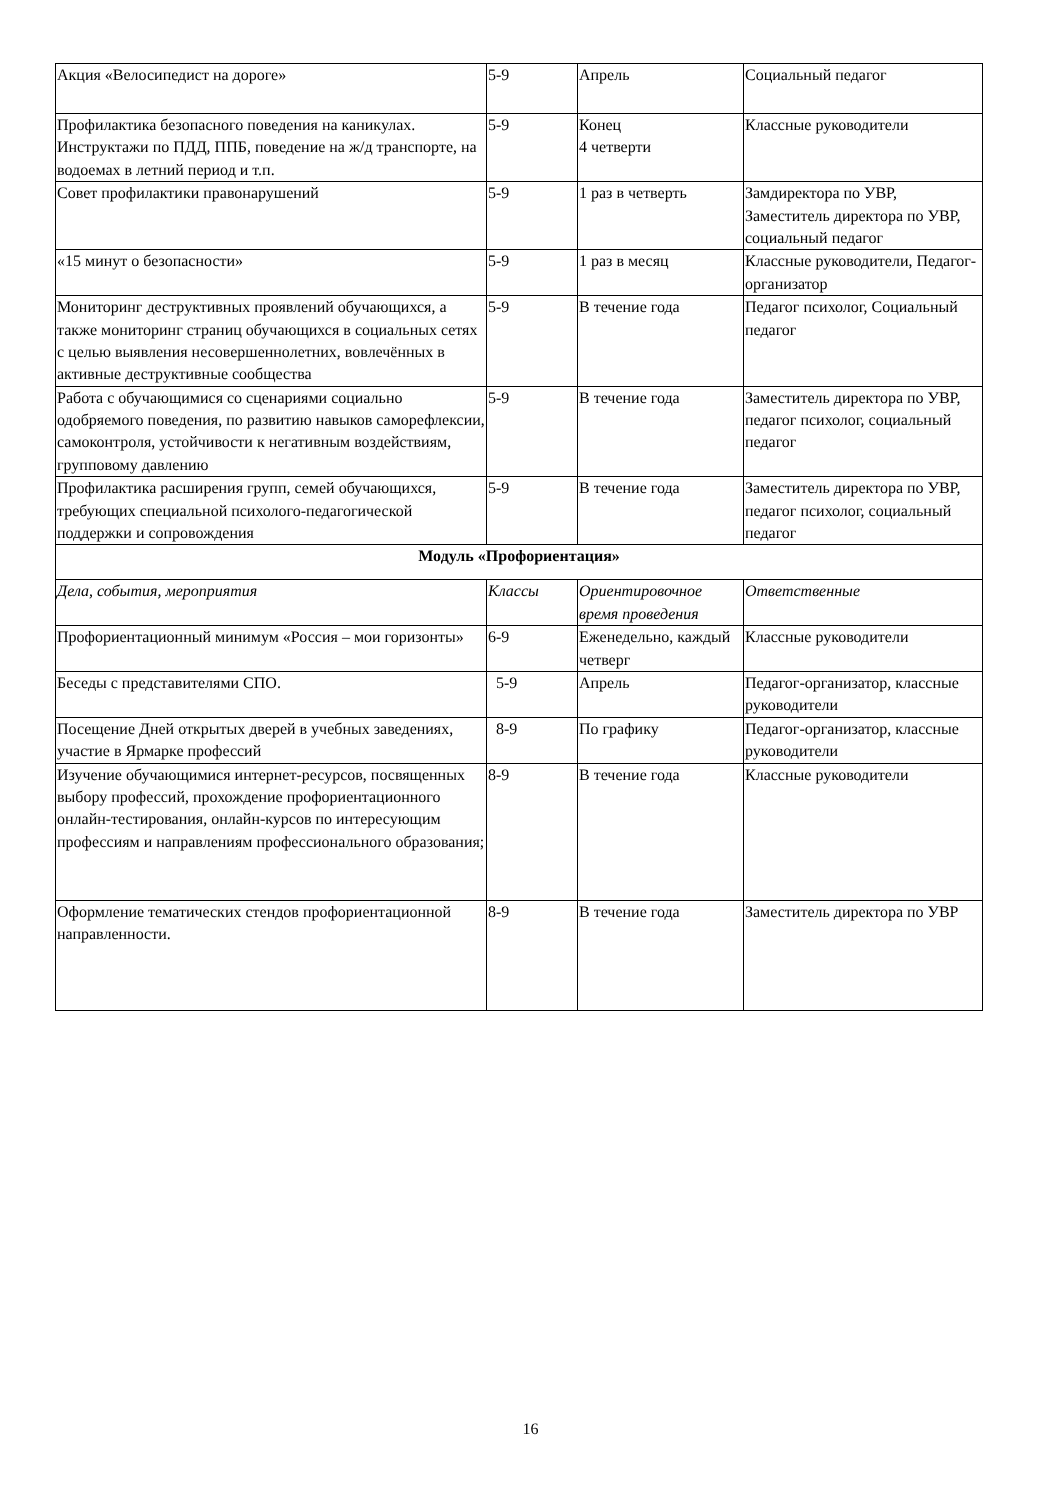| Акция «Велосипедист на дороге» | 5-9 | Апрель | Социальный педагог |
| Профилактика безопасного поведения на каникулах. Инструктажи по ПДД, ППБ, поведение на ж/д транспорте, на водоемах в летний период и т.п. | 5-9 | Конец 4 четверти | Классные руководители |
| Совет профилактики правонарушений | 5-9 | 1 раз в четверть | Замдиректора по УВР, Заместитель директора по УВР, социальный педагог |
| «15 минут о безопасности» | 5-9 | 1 раз в месяц | Классные руководители, Педагог-организатор |
| Мониторинг деструктивных проявлений обучающихся, а также мониторинг страниц обучающихся в социальных сетях с целью выявления несовершеннолетних, вовлечённых в активные деструктивные сообщества | 5-9 | В течение года | Педагог психолог, Социальный педагог |
| Работа с обучающимися со сценариями социально одобряемого поведения, по развитию навыков саморефлексии, самоконтроля, устойчивости к негативным воздействиям, групповому давлению | 5-9 | В течение года | Заместитель директора по УВР, педагог психолог, социальный педагог |
| Профилактика расширения групп, семей обучающихся, требующих специальной психолого-педагогической поддержки и сопровождения | 5-9 | В течение года | Заместитель директора по УВР, педагог психолог, социальный педагог |
| Модуль «Профориентация» | | | |
| Дела, события, мероприятия | Классы | Ориентировочное время проведения | Ответственные |
| Профориентационный минимум «Россия – мои горизонты» | 6-9 | Еженедельно, каждый четверг | Классные руководители |
| Беседы с представителями СПО. | 5-9 | Апрель | Педагог-организатор, классные руководители |
| Посещение Дней открытых дверей в учебных заведениях, участие в Ярмарке профессий | 8-9 | По графику | Педагог-организатор, классные руководители |
| Изучение обучающимися интернет-ресурсов, посвященных выбору профессий, прохождение профориентационного онлайн-тестирования, онлайн-курсов по интересующим профессиям и направлениям профессионального образования; | 8-9 | В течение года | Классные руководители |
| Оформление тематических стендов профориентационной направленности. | 8-9 | В течение года | Заместитель директора по УВР |
16